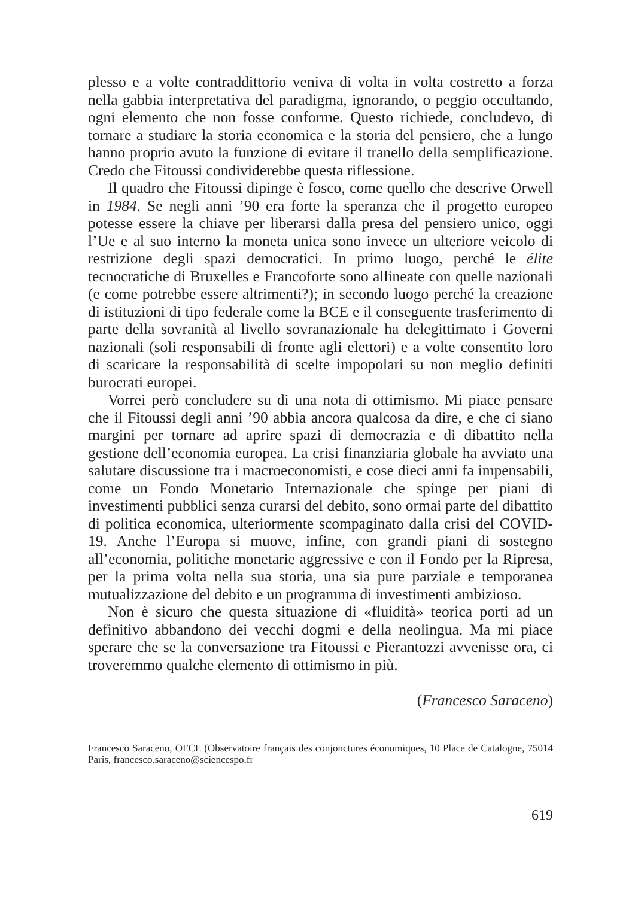plesso e a volte contraddittorio veniva di volta in volta costretto a forza nella gabbia interpretativa del paradigma, ignorando, o peggio occultando, ogni elemento che non fosse conforme. Questo richiede, concludevo, di tornare a studiare la storia economica e la storia del pensiero, che a lungo hanno proprio avuto la funzione di evitare il tranello della semplificazione. Credo che Fitoussi condividerebbe questa riflessione.
Il quadro che Fitoussi dipinge è fosco, come quello che descrive Orwell in 1984. Se negli anni ’90 era forte la speranza che il progetto europeo potesse essere la chiave per liberarsi dalla presa del pensiero unico, oggi l’Ue e al suo interno la moneta unica sono invece un ulteriore veicolo di restrizione degli spazi democratici. In primo luogo, perché le élite tecnocratiche di Bruxelles e Francoforte sono allineate con quelle nazionali (e come potrebbe essere altrimenti?); in secondo luogo perché la creazione di istituzioni di tipo federale come la BCE e il conseguente trasferimento di parte della sovranità al livello sovranazionale ha delegittimato i Governi nazionali (soli responsabili di fronte agli elettori) e a volte consentito loro di scaricare la responsabilità di scelte impopolari su non meglio definiti burocrati europei.
Vorrei però concludere su di una nota di ottimismo. Mi piace pensare che il Fitoussi degli anni ’90 abbia ancora qualcosa da dire, e che ci siano margini per tornare ad aprire spazi di democrazia e di dibattito nella gestione dell’economia europea. La crisi finanziaria globale ha avviato una salutare discussione tra i macroeconomisti, e cose dieci anni fa impensabili, come un Fondo Monetario Internazionale che spinge per piani di investimenti pubblici senza curarsi del debito, sono ormai parte del dibattito di politica economica, ulteriormente scompaginato dalla crisi del COVID-19. Anche l’Europa si muove, infine, con grandi piani di sostegno all’economia, politiche monetarie aggressive e con il Fondo per la Ripresa, per la prima volta nella sua storia, una sia pure parziale e temporanea mutualizzazione del debito e un programma di investimenti ambizioso.
Non è sicuro che questa situazione di «fluidità» teorica porti ad un definitivo abbandono dei vecchi dogmi e della neolingua. Ma mi piace sperare che se la conversazione tra Fitoussi e Pierantozzi avvenisse ora, ci troveremmo qualche elemento di ottimismo in più.
(Francesco Saraceno)
Francesco Saraceno, OFCE (Observatoire français des conjonctures économiques, 10 Place de Catalogne, 75014 Paris, francesco.saraceno@sciencespo.fr
619